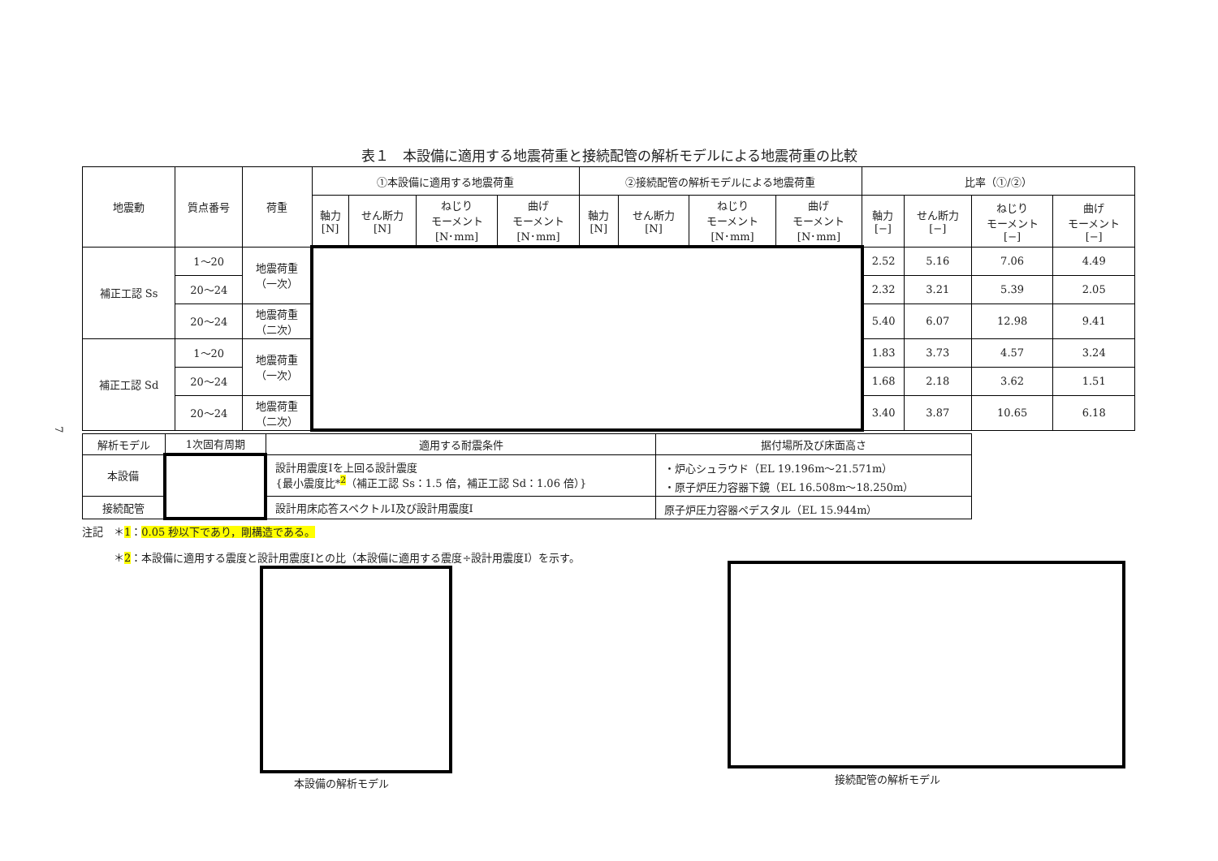表１　本設備に適用する地震荷重と接続配管の解析モデルによる地震荷重の比較
| 地震動 | 質点番号 | 荷重 | ①本設備に適用する地震荷重 | | | | ②接続配管の解析モデルによる地震荷重 | | | | 比率（①/②） | | | |
| --- | --- | --- | --- | --- | --- | --- | --- | --- | --- | --- | --- | --- | --- | --- |
| | | | 軸力 [N] | せん断力 [N] | ねじり モーメント [N･mm] | 曲げ モーメント [N･mm] | 軸力 [N] | せん断力 [N] | ねじり モーメント [N･mm] | 曲げ モーメント [N･mm] | 軸力 [−] | せん断力 [−] | ねじり モーメント [−] | 曲げ モーメント [−] |
| 補正工認 Ss | 1～20 | 地震荷重 （一次） | | | | | | | | | 2.52 | 5.16 | 7.06 | 4.49 |
| | 20～24 | | | | | | | | | | 2.32 | 3.21 | 5.39 | 2.05 |
| | 20～24 | 地震荷重 （二次） | | | | | | | | | 5.40 | 6.07 | 12.98 | 9.41 |
| 補正工認 Sd | 1～20 | 地震荷重 （一次） | | | | | | | | | 1.83 | 3.73 | 4.57 | 3.24 |
| | 20～24 | | | | | | | | | | 1.68 | 2.18 | 3.62 | 1.51 |
| | 20～24 | 地震荷重 （二次） | | | | | | | | | 3.40 | 3.87 | 10.65 | 6.18 |
7
| 解析モデル | 1次固有周期 | 適用する耐震条件 | 据付場所及び床面高さ |
| 本設備 | | 設計用震度Ⅰを上回る設計震度 {最小震度比*<sup>2</sup>（補正工認 Ss：1.5 倍，補正工認 Sd：1.06 倍）} | ・炉心シュラウド（EL 19.196m～21.571m） ・原子炉圧力容器下鏡（EL 16.508m～18.250m） |
| 接続配管 | | 設計用床応答スペクトルⅠ及び設計用震度Ⅰ | 原子炉圧力容器ペデスタル（EL 15.944m） |
注記　＊1：0.05 秒以下であり，剛構造である。
　　　＊2：本設備に適用する震度と設計用震度Ⅰとの比（本設備に適用する震度÷設計用震度Ⅰ）を示す。
本設備の解析モデル 接続配管の解析モデル